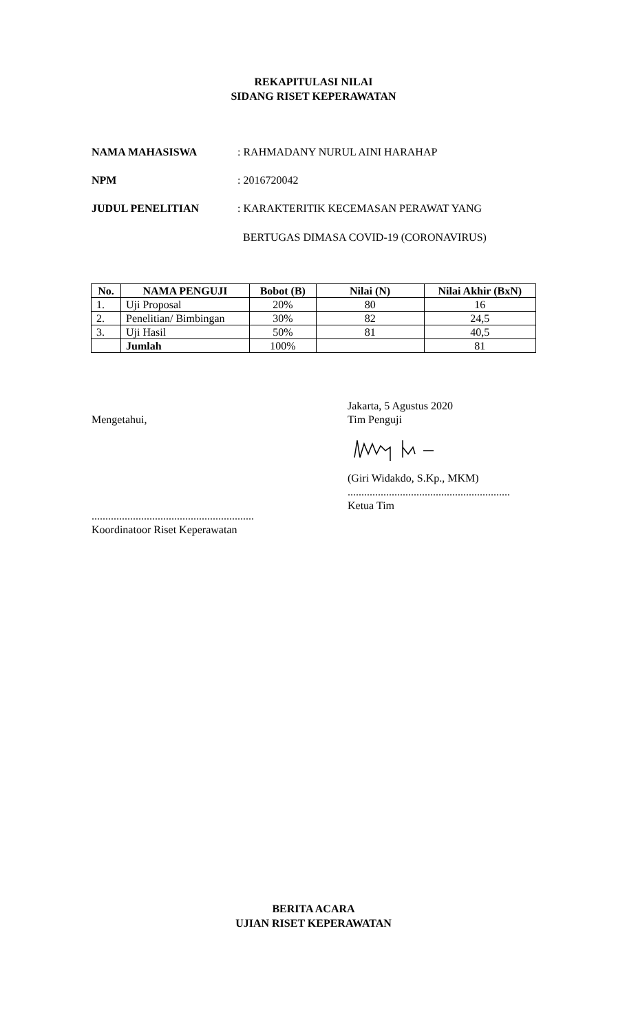REKAPITULASI NILAI
SIDANG RISET KEPERAWATAN
NAMA MAHASISWA : RAHMADANY NURUL AINI HARAHAP
NPM : 2016720042
JUDUL PENELITIAN : KARAKTERITIK KECEMASAN PERAWAT YANG
BERTUGAS DIMASA COVID-19 (CORONAVIRUS)
| No. | NAMA PENGUJI | Bobot (B) | Nilai (N) | Nilai Akhir (BxN) |
| --- | --- | --- | --- | --- |
| 1. | Uji Proposal | 20% | 80 | 16 |
| 2. | Penelitian/ Bimbingan | 30% | 82 | 24,5 |
| 3. | Uji Hasil | 50% | 81 | 40,5 |
| | Jumlah | 100% | | 81 |
Mengetahui,
...........................................................
Koordinatoor Riset Keperawatan
Jakarta, 5 Agustus 2020
Tim Penguji
(Giri Widakdo, S.Kp., MKM)
...........................................................
Ketua Tim
BERITA ACARA
UJIAN RISET KEPERAWATAN